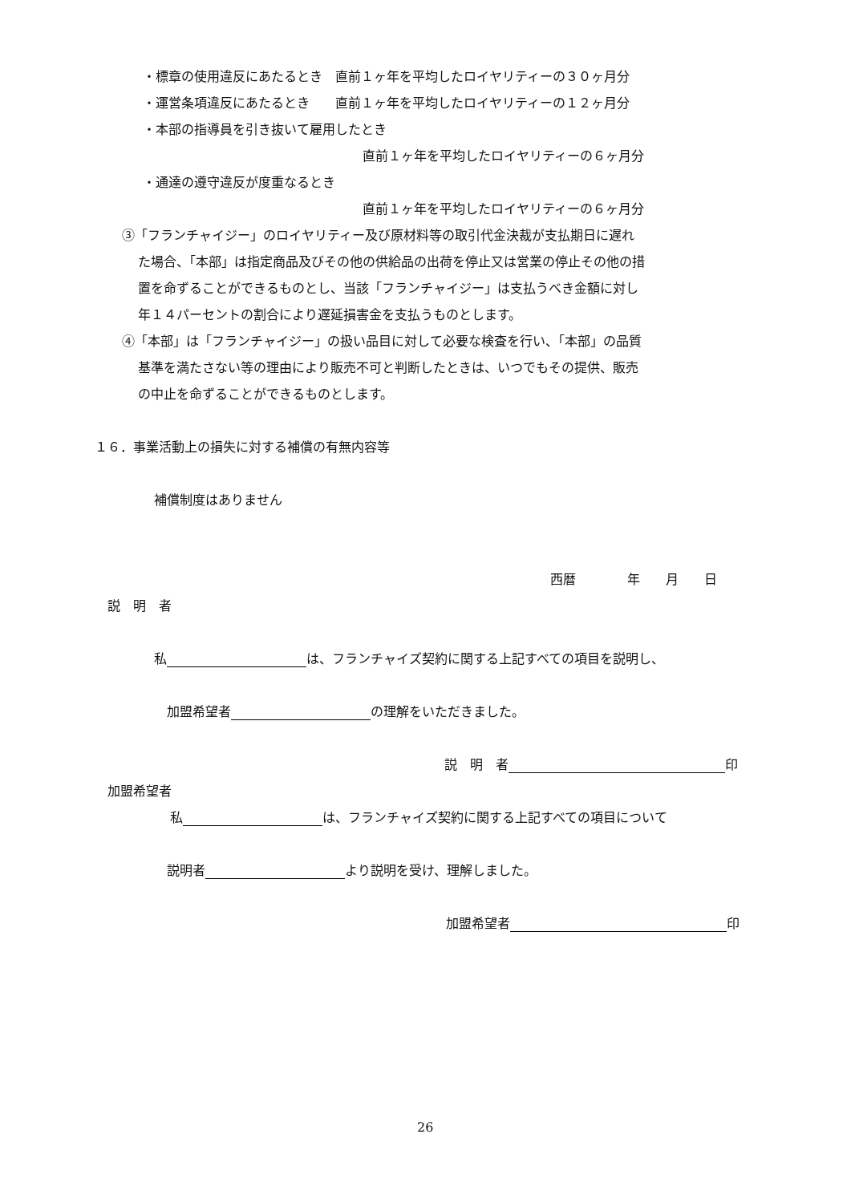・標章の使用違反にあたるとき　直前１ヶ年を平均したロイヤリティーの３０ヶ月分
・運営条項違反にあたるとき　　直前１ヶ年を平均したロイヤリティーの１２ヶ月分
・本部の指導員を引き抜いて雇用したとき
直前１ヶ年を平均したロイヤリティーの６ヶ月分
・通達の遵守違反が度重なるとき
直前１ヶ年を平均したロイヤリティーの６ヶ月分
③「フランチャイジー」のロイヤリティー及び原材料等の取引代金決裁が支払期日に遅れ
た場合、「本部」は指定商品及びその他の供給品の出荷を停止又は営業の停止その他の措
置を命ずることができるものとし、当該「フランチャイジー」は支払うべき金額に対し
年１４パーセントの割合により遅延損害金を支払うものとします。
④「本部」は「フランチャイジー」の扱い品目に対して必要な検査を行い、「本部」の品質
基準を満たさない等の理由により販売不可と判断したときは、いつでもその提供、販売
の中止を命ずることができるものとします。
１６．事業活動上の損失に対する補償の有無内容等
補償制度はありません
西暦　　　　年　　月　　日
説　明　者
私 は、フランチャイズ契約に関する上記すべての項目を説明し、
加盟希望者 の理解をいただきました。
説　明　者 印
加盟希望者
私 は、フランチャイズ契約に関する上記すべての項目について
説明者 より説明を受け、理解しました。
加盟希望者 印
26